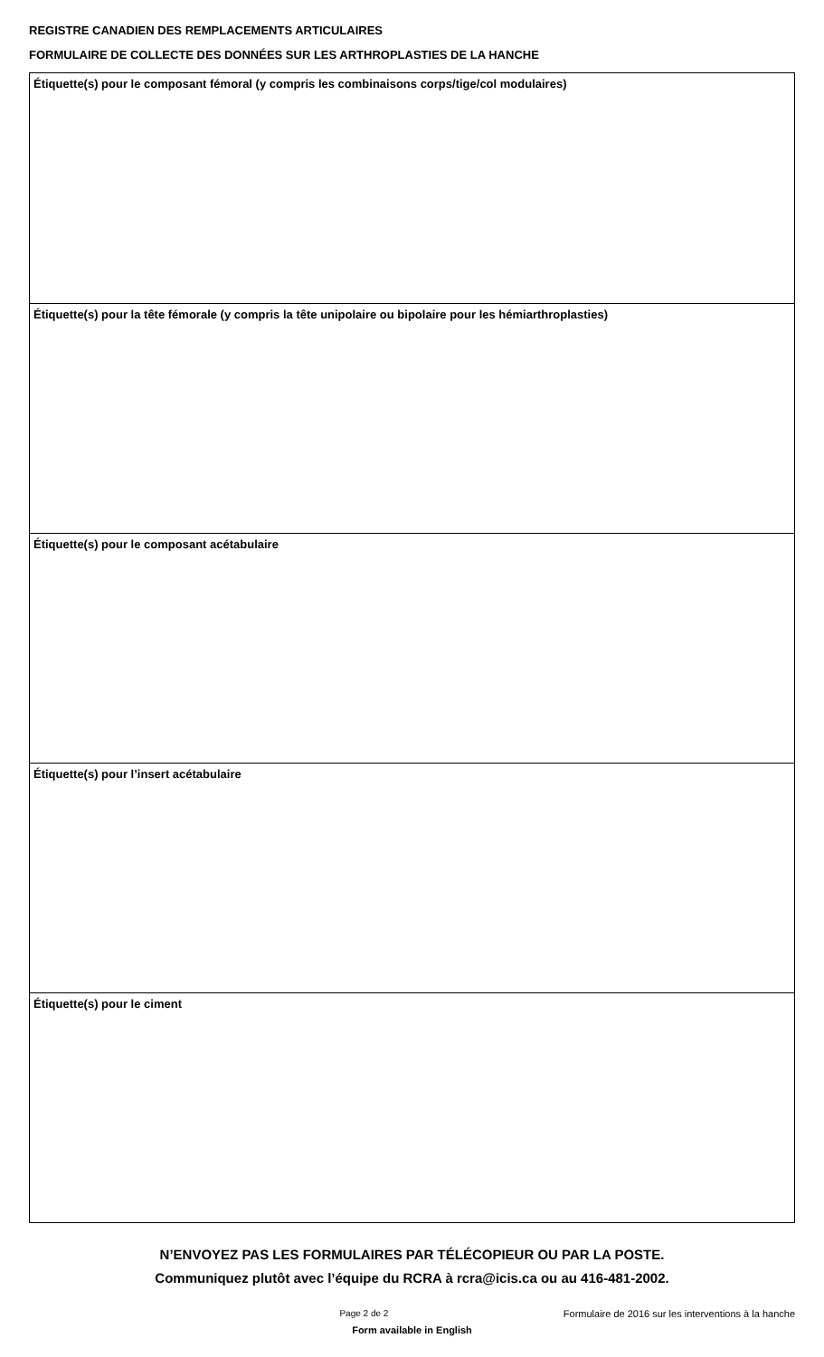REGISTRE CANADIEN DES REMPLACEMENTS ARTICULAIRES
FORMULAIRE DE COLLECTE DES DONNÉES SUR LES ARTHROPLASTIES DE LA HANCHE
Étiquette(s) pour le composant fémoral (y compris les combinaisons corps/tige/col modulaires)
Étiquette(s) pour la tête fémorale (y compris la tête unipolaire ou bipolaire pour les hémiarthroplasties)
Étiquette(s) pour le composant acétabulaire
Étiquette(s) pour l’insert acétabulaire
Étiquette(s) pour le ciment
N’ENVOYEZ PAS LES FORMULAIRES PAR TÉLÉCOPIEUR OU PAR LA POSTE.
Communiquez plutôt avec l’équipe du RCRA à rcra@icis.ca ou au 416-481-2002.
Page 2 de 2 Formulaire de 2016 sur les interventions à la hanche
Form available in English